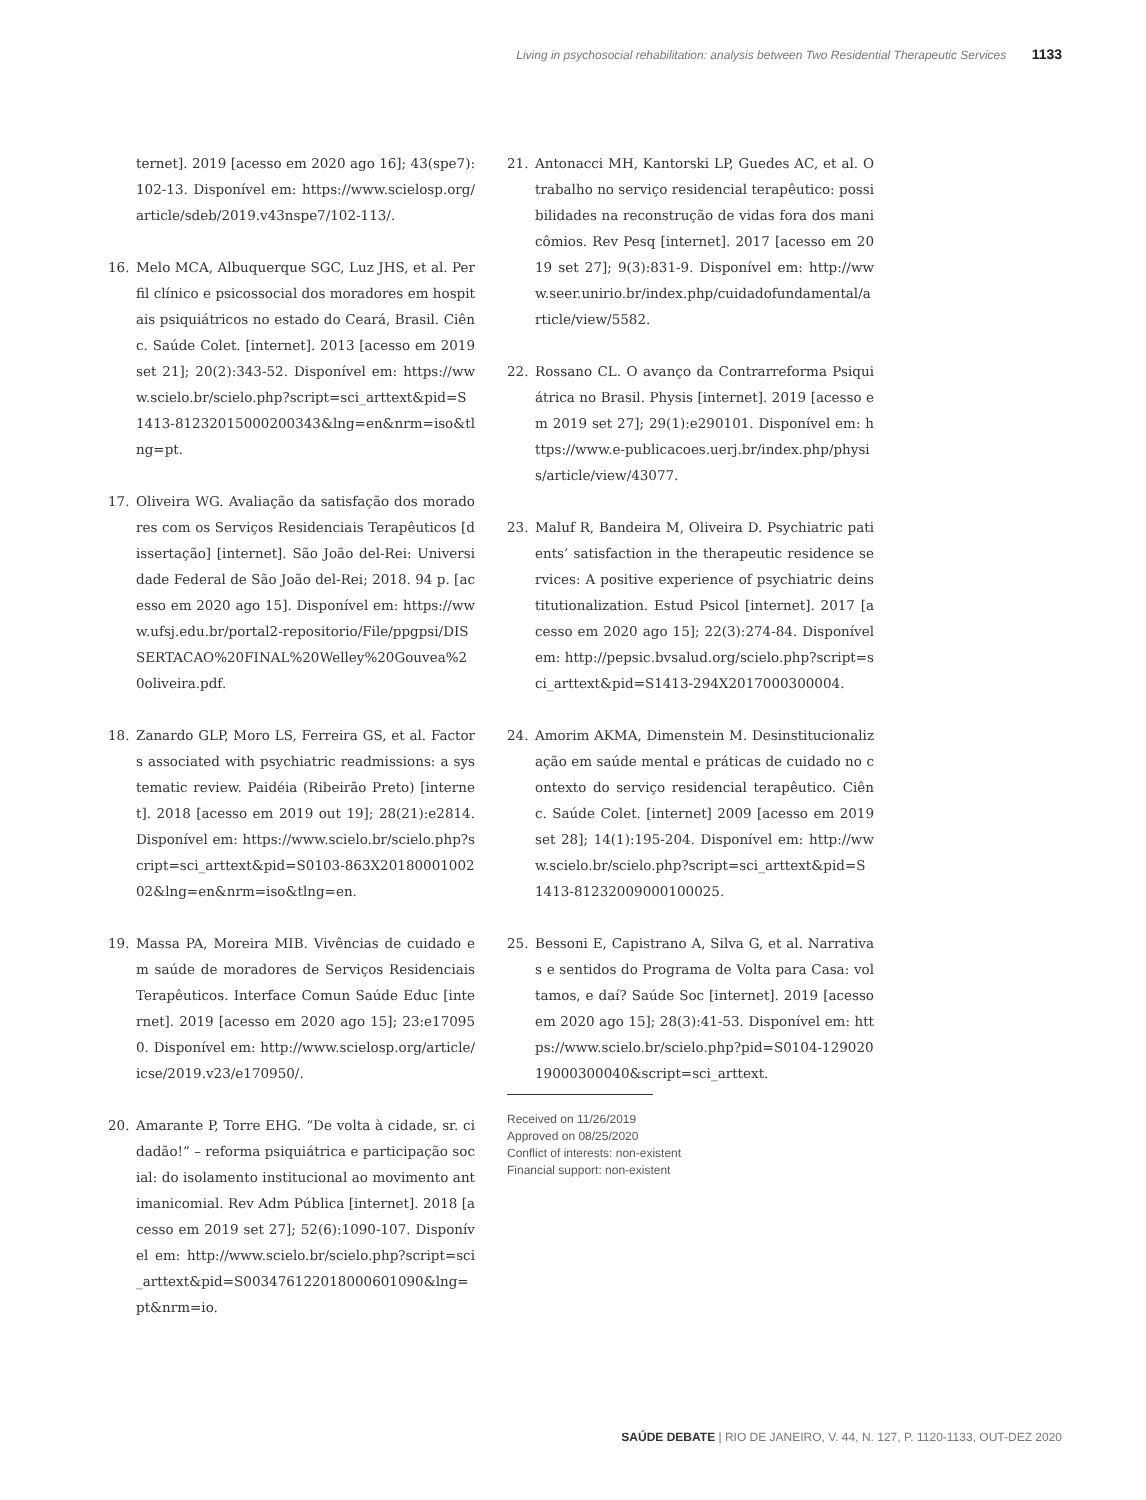Living in psychosocial rehabilitation: analysis between Two Residential Therapeutic Services 1133
ternet]. 2019 [acesso em 2020 ago 16]; 43(spe7):102-13. Disponível em: https://www.scielosp.org/article/sdeb/2019.v43nspe7/102-113/.
16. Melo MCA, Albuquerque SGC, Luz JHS, et al. Perfil clínico e psicossocial dos moradores em hospitais psiquiátricos no estado do Ceará, Brasil. Ciênc. Saúde Colet. [internet]. 2013 [acesso em 2019 set 21]; 20(2):343-52. Disponível em: https://www.scielo.br/scielo.php?script=sci_arttext&pid=S1413-81232015000200343&lng=en&nrm=iso&tlng=pt.
17. Oliveira WG. Avaliação da satisfação dos moradores com os Serviços Residenciais Terapêuticos [dissertação] [internet]. São João del-Rei: Universidade Federal de São João del-Rei; 2018. 94 p. [acesso em 2020 ago 15]. Disponível em: https://www.ufsj.edu.br/portal2-repositorio/File/ppgpsi/DISSERTACAO%20FINAL%20Welley%20Gouvea%20oliveira.pdf.
18. Zanardo GLP, Moro LS, Ferreira GS, et al. Factors associated with psychiatric readmissions: a systematic review. Paidéia (Ribeirão Preto) [internet]. 2018 [acesso em 2019 out 19]; 28(21):e2814. Disponível em: https://www.scielo.br/scielo.php?script=sci_arttext&pid=S0103-863X2018000100202&lng=en&nrm=iso&tlng=en.
19. Massa PA, Moreira MIB. Vivências de cuidado em saúde de moradores de Serviços Residenciais Terapêuticos. Interface Comun Saúde Educ [internet]. 2019 [acesso em 2020 ago 15]; 23:e170950. Disponível em: http://www.scielosp.org/article/icse/2019.v23/e170950/.
20. Amarante P, Torre EHG. “De volta à cidade, sr. cidadão!” – reforma psiquiátrica e participação social: do isolamento institucional ao movimento antimanicomial. Rev Adm Pública [internet]. 2018 [acesso em 2019 set 27]; 52(6):1090-107. Disponível em: http://www.scielo.br/scielo.php?script=sci_arttext&pid=S003476122018000601090&lng=pt&nrm=io.
21. Antonacci MH, Kantorski LP, Guedes AC, et al. O trabalho no serviço residencial terapêutico: possibilidades na reconstrução de vidas fora dos manicômios. Rev Pesq [internet]. 2017 [acesso em 2019 set 27]; 9(3):831-9. Disponível em: http://www.seer.unirio.br/index.php/cuidadofundamental/article/view/5582.
22. Rossano CL. O avanço da Contrarreforma Psiquiátrica no Brasil. Physis [internet]. 2019 [acesso em 2019 set 27]; 29(1):e290101. Disponível em: https://www.e-publicacoes.uerj.br/index.php/physis/article/view/43077.
23. Maluf R, Bandeira M, Oliveira D. Psychiatric patients’ satisfaction in the therapeutic residence services: A positive experience of psychiatric deinstitutionalization. Estud Psicol [internet]. 2017 [acesso em 2020 ago 15]; 22(3):274-84. Disponível em: http://pepsic.bvsalud.org/scielo.php?script=sci_arttext&pid=S1413-294X2017000300004.
24. Amorim AKMA, Dimenstein M. Desinstitucionalização em saúde mental e práticas de cuidado no contexto do serviço residencial terapêutico. Ciênc. Saúde Colet. [internet] 2009 [acesso em 2019 set 28]; 14(1):195-204. Disponível em: http://www.scielo.br/scielo.php?script=sci_arttext&pid=S1413-81232009000100025.
25. Bessoni E, Capistrano A, Silva G, et al. Narrativas e sentidos do Programa de Volta para Casa: voltamos, e daí? Saúde Soc [internet]. 2019 [acesso em 2020 ago 15]; 28(3):41-53. Disponível em: https://www.scielo.br/scielo.php?pid=S0104-12902019000300040&script=sci_arttext.
Received on 11/26/2019
Approved on 08/25/2020
Conflict of interests: non-existent
Financial support: non-existent
SAÚDE DEBATE | RIO DE JANEIRO, V. 44, N. 127, P. 1120-1133, OUT-DEZ 2020